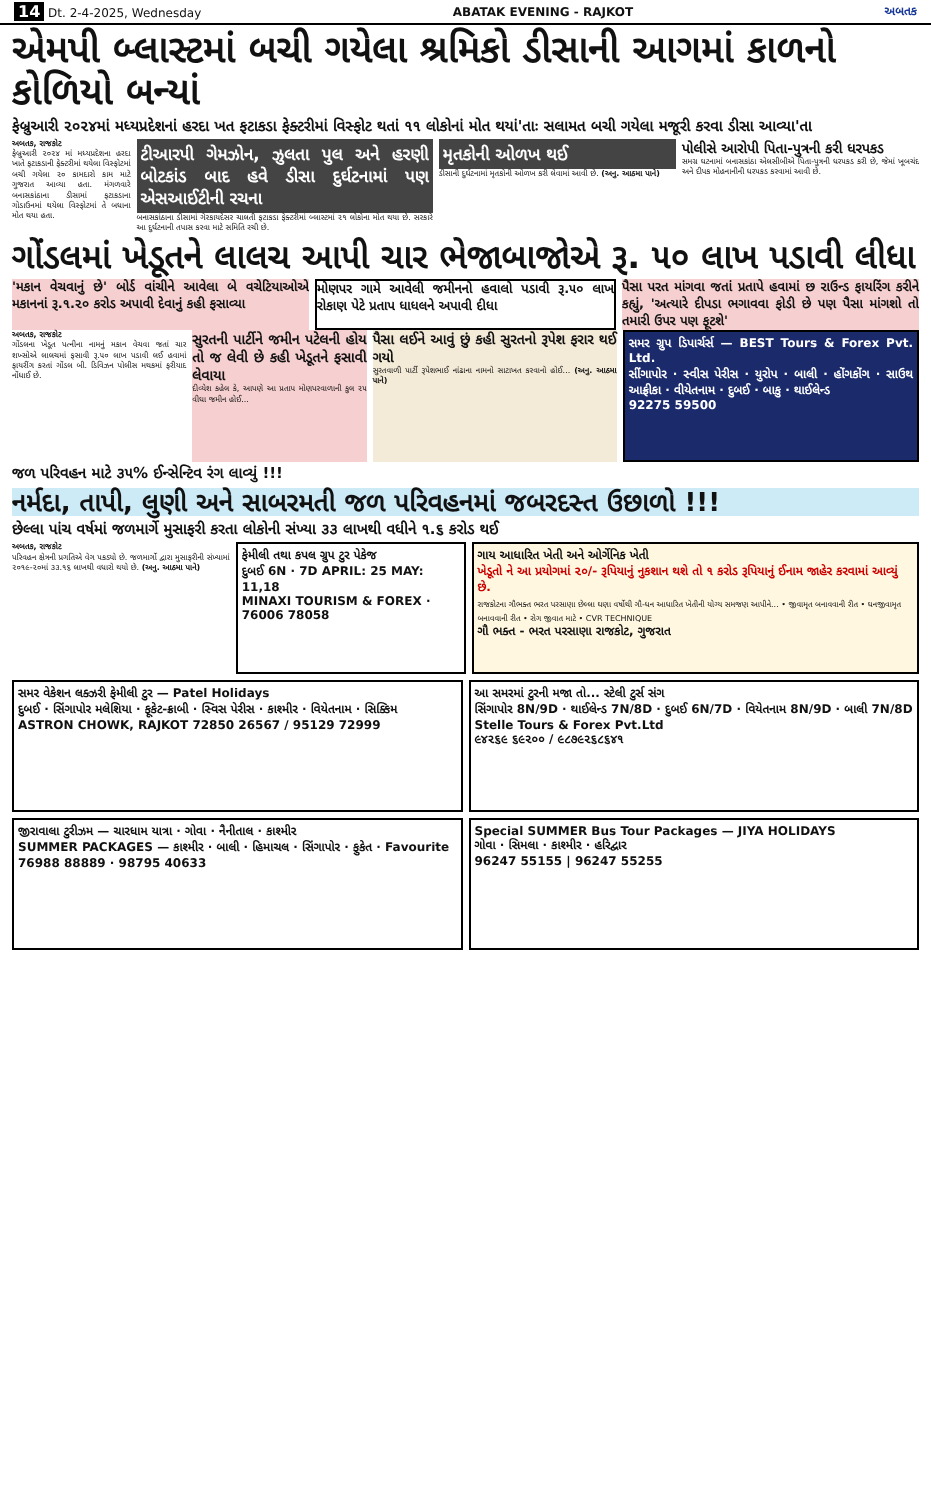14 Dt. 2-4-2025, Wednesday ABATAK EVENING - RAJKOT અબતક
એમપી બ્લાસ્ટમાં બચી ગયેલા શ્રમિકો ડીસાની આગમાં કાળનો કોળિયો બન્યાં
ફેબ્રુઆરી ૨૦૨૪માં મધ્યપ્રદેશનાં હરદા ખત ફટાકડા ફેક્ટરીમાં વિસ્ફોટ થતાં ૧૧ લોકોનાં મોત થયાં'તાઃ સલામત બચી ગયેલા મજૂરી કરવા ડીસા આવ્યા'તા
અબતક, રાજકોટ
ફેબ્રુઆરી ૨૦૨૪ માં મધ્યપ્રદેશના હરદા ખાતે ફટાકડાની ફેક્ટરીમાં થયેલા વિસ્ફોટમાં બચી ગયેલા ૨૦ કામદારો કામ માટે ગુજરાત આવ્યા હતા. મંગળવારે બનાસકાંઠાના ડીસામાં ફટાકડાના ગોડાઉનમાં થયેલા વિસ્ફોટમાં તે બધાના મોત થયા હતા.
ટીઆરપી ગેમઝોન, ઝુલતા પુલ અને હરણી બોટકાંડ બાદ હવે ડીસા દુર્ઘટનામાં પણ એસઆઈટીની રચના
બનાસકાંઠાના ડીસામાં ગેરકાયદેસર ચાલતી ફટાકડા ફેક્ટરીમાં બ્લાસ્ટમાં ૨૧ લોકોના મોત થયા છે. સરકારે આ દુર્ઘટનાની તપાસ કરવા માટે સમિતિ રચી છે.
મૃતકોની ઓળખ થઈ
ડીસાની દુર્ઘટનામાં મૃતકોની ઓળખ કરી લેવામાં આવી છે. (અનુ. આઠમા પાને)
પોલીસે આરોપી પિતા-પુત્રની કરી ધરપકડ
સમગ્ર ઘટનામાં બનાસકાંઠા એલસીબીએ પિતા-પુત્રની ધરપકડ કરી છે, જેમાં ખૂબચંદ અને દીપક મોહનાનીની ધરપકડ કરવામાં આવી છે.
ગોંડલમાં ખેડૂતને લાલચ આપી ચાર ભેજાબાજોએ રૂ. ૫૦ લાખ પડાવી લીધા
'મકાન વેચવાનું છે' બોર્ડ વાંચીને આવેલા બે વચેટિયાઓએ મકાનનાં રૂ.૧.૨૦ કરોડ અપાવી દેવાનું કહી ફસાવ્યા
મોણપર ગામે આવેલી જમીનનો હવાલો પડાવી રૂ.૫૦ લાખ રોકાણ પેટે પ્રતાપ ધાધલને અપાવી દીધા
પૈસા પરત માંગવા જતાં પ્રતાપે હવામાં છ રાઉન્ડ ફાયરિંગ કરીને કહ્યું, 'અત્યારે દીપડા ભગાવવા ફોડી છે પણ પૈસા માંગશો તો તમારી ઉપર પણ ફૂટશે'
અબતક, રાજકોટ
ગોંડલના ખેડૂત પત્નીના નામનું મકાન વેચવા જતાં ચાર શખ્સોએ લાલચમાં ફસાવી રૂ.૫૦ લાખ પડાવી લઈ હવામાં ફાયરીંગ કરતાં ગોંડલ બી. ડિવિઝન પોલીસ મથકમાં ફરીયાદ નોંધાઈ છે.
સુરતની પાર્ટીને જમીન પટેલની હોય તો જ લેવી છે કહી ખેડૂતને ફસાવી લેવાયા
દીવ્યેશ કહેલ કે, આપણે આ પ્રતાપ મોણપરવાળાની કુલ ૨૫ વીઘા જમીન હોઈ...
પૈસા લઈને આવું છું કહી સુરતનો રૂપેશ ફરાર થઈ ગયો
સુરતવાળી પાર્ટી રૂપેશભાઈ નાંઢાના નામનો સાટાખત કરવાનો હોઈ... (અનુ. આઠમા પાને)
સમર ગ્રુપ ડિપાર્ચર્સ — BEST Tours & Forex Pvt. Ltd.
સીંગાપોર · સ્વીસ પેરીસ · યુરોપ · બાલી · હોંગકોંગ · સાઉથ આફ્રીકા · વીયેતનામ · દુબઈ · બાકુ · થાઈલેન્ડ
92275 59500
જળ પરિવહન માટે ૩૫% ઈન્સેન્ટિવ રંગ લાવ્યું !!!
નર્મદા, તાપી, લુણી અને સાબરમતી જળ પરિવહનમાં જબરદસ્ત ઉછાળો !!!
છેલ્લા પાંચ વર્ષમાં જળમાર્ગે મુસાફરી કરતા લોકોની સંખ્યા ૩૩ લાખથી વધીને ૧.૬ કરોડ થઈ
અબતક, રાજકોટ
પરિવહન ક્ષેત્રની પ્રગતિએ વેગ પકડ્યો છે. જળમાર્ગો દ્વારા મુસાફરીની સંખ્યામાં ૨૦૧૯-૨૦માં ૩૩.૧૬ લાખથી વધારો થયો છે. (અનુ. આઠમા પાને)
ફેમીલી તથા કપલ ગ્રુપ ટુર પેકેજ
દુબઈ 6N · 7D APRIL: 25 MAY: 11,18
MINAXI TOURISM & FOREX · 76006 78058
ગાય આધારિત ખેતી અને ઓર્ગેનિક ખેતી
ખેડૂતો ને આ પ્રયોગમાં ૨૦/- રૂપિયાનું નુકશાન થશે તો ૧ કરોડ રૂપિયાનું ઈનામ જાહેર કરવામાં આવ્યું છે.
રાજકોટના ગૌભક્ત ભરત પરસાણા છેલ્લા ઘણા વર્ષોથી ગૌ-ધન આધારિત ખેતીની યોગ્ય સમજણ આપીને... • જીવામૃત બનાવવાની રીત • ઘનજીવામૃત બનાવવાની રીત • રોગ જીવાત માટે • CVR TECHNIQUE
ગૌ ભક્ત - ભરત પરસાણા રાજકોટ, ગુજરાત
સમર વેકેશન લક્ઝરી ફેમીલી ટુર — Patel Holidays
દુબઈ · સિંગાપોર મલેશિયા · ફૂકેટ-ક્રાબી · સ્વિસ પેરીસ · કાશ્મીર · વિયેતનામ · સિક્કિમ
ASTRON CHOWK, RAJKOT 72850 26567 / 95129 72999
આ સમરમાં ટુરની મજા તો... સ્ટેલી ટુર્સ સંગ
સિંગાપોર 8N/9D · થાઈલેન્ડ 7N/8D · દુબઈ 6N/7D · વિયેતનામ 8N/9D · બાલી 7N/8D
Stelle Tours & Forex Pvt.Ltd
૯૪૨૬૯ ૬૯૨૦૦ / ૯૮૭૯૨૬૮૬૪૧
જીરાવાલા ટુરીઝમ — ચારધામ યાત્રા · ગોવા · નૈનીતાલ · કાશ્મીર
SUMMER PACKAGES — કાશ્મીર · બાલી · હિમાચલ · સિંગાપોર · ફુકેત · Favourite 76988 88889 · 98795 40633
Special SUMMER Bus Tour Packages — JIYA HOLIDAYS
ગોવા · સિમલા · કાશ્મીર · હરિદ્વાર
96247 55155 | 96247 55255